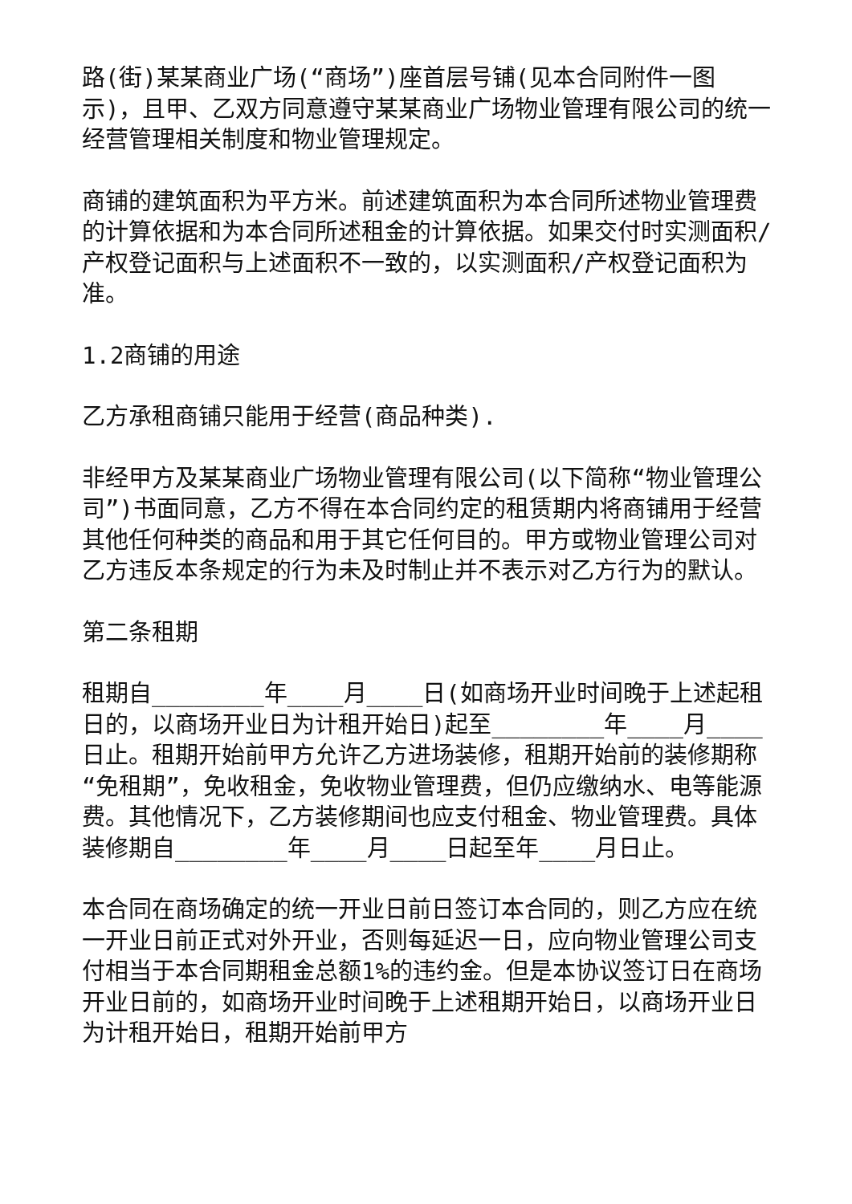路(街)某某商业广场(“商场”)座首层号铺(见本合同附件一图示)，且甲、乙双方同意遵守某某商业广场物业管理有限公司的统一经营管理相关制度和物业管理规定。
商铺的建筑面积为平方米。前述建筑面积为本合同所述物业管理费的计算依据和为本合同所述租金的计算依据。如果交付时实测面积/产权登记面积与上述面积不一致的，以实测面积/产权登记面积为准。
1.2商铺的用途
乙方承租商铺只能用于经营(商品种类).
非经甲方及某某商业广场物业管理有限公司(以下简称“物业管理公司”)书面同意，乙方不得在本合同约定的租赁期内将商铺用于经营其他任何种类的商品和用于其它任何目的。甲方或物业管理公司对乙方违反本条规定的行为未及时制止并不表示对乙方行为的默认。
第二条租期
租期自________年____月____日(如商场开业时间晚于上述起租日的，以商场开业日为计租开始日)起至________年____月____日止。租期开始前甲方允许乙方进场装修，租期开始前的装修期称“免租期”，免收租金，免收物业管理费，但仍应缴纳水、电等能源费。其他情况下，乙方装修期间也应支付租金、物业管理费。具体装修期自________年____月____日起至年____月日止。
本合同在商场确定的统一开业日前日签订本合同的，则乙方应在统一开业日前正式对外开业，否则每延迟一日，应向物业管理公司支付相当于本合同期租金总额1%的违约金。但是本协议签订日在商场开业日前的，如商场开业时间晚于上述租期开始日，以商场开业日为计租开始日，租期开始前甲方